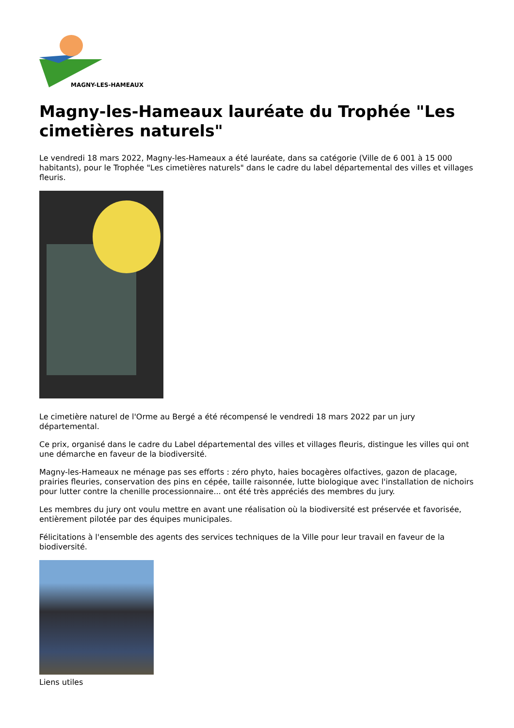MAGNY-LES-HAMEAUX
Magny-les-Hameaux lauréate du Trophée "Les cimetières naturels"
Le vendredi 18 mars 2022, Magny-les-Hameaux a été lauréate, dans sa catégorie (Ville de 6 001 à 15 000 habitants), pour le Trophée "Les cimetières naturels" dans le cadre du label départemental des villes et villages fleuris.
Le cimetière naturel de l'Orme au Bergé a été récompensé le vendredi 18 mars 2022 par un jury départemental.
Ce prix, organisé dans le cadre du Label départemental des villes et villages fleuris, distingue les villes qui ont une démarche en faveur de la biodiversité.
Magny-les-Hameaux ne ménage pas ses efforts : zéro phyto, haies bocagères olfactives, gazon de placage, prairies fleuries, conservation des pins en cépée, taille raisonnée, lutte biologique avec l'installation de nichoirs pour lutter contre la chenille processionnaire... ont été très appréciés des membres du jury.
Les membres du jury ont voulu mettre en avant une réalisation où la biodiversité est préservée et favorisée, entièrement pilotée par des équipes municipales.
Félicitations à l'ensemble des agents des services techniques de la Ville pour leur travail en faveur de la biodiversité.
Liens utiles